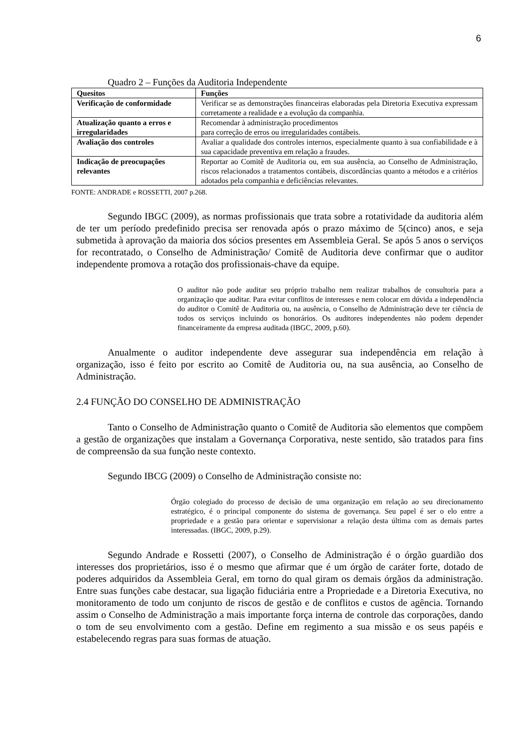6
Quadro 2 – Funções da Auditoria Independente
| Quesitos | Funções |
| --- | --- |
| Verificação de conformidade | Verificar se as demonstrações financeiras elaboradas pela Diretoria Executiva expressam corretamente a realidade e a evolução da companhia. |
| Atualização quanto a erros e irregularidades | Recomendar à administração procedimentos para correção de erros ou irregularidades contábeis. |
| Avaliação dos controles | Avaliar a qualidade dos controles internos, especialmente quanto à sua confiabilidade e à sua capacidade preventiva em relação a fraudes. |
| Indicação de preocupações relevantes | Reportar ao Comitê de Auditoria ou, em sua ausência, ao Conselho de Administração, riscos relacionados a tratamentos contábeis, discordâncias quanto a métodos e a critérios adotados pela companhia e deficiências relevantes. |
FONTE: ANDRADE e ROSSETTI, 2007 p.268.
Segundo IBGC (2009), as normas profissionais que trata sobre a rotatividade da auditoria além de ter um período predefinido precisa ser renovada após o prazo máximo de 5(cinco) anos, e seja submetida à aprovação da maioria dos sócios presentes em Assembleia Geral. Se após 5 anos o serviços for recontratado, o Conselho de Administração/ Comitê de Auditoria deve confirmar que o auditor independente promova a rotação dos profissionais-chave da equipe.
O auditor não pode auditar seu próprio trabalho nem realizar trabalhos de consultoria para a organização que auditar. Para evitar conflitos de interesses e nem colocar em dúvida a independência do auditor o Comitê de Auditoria ou, na ausência, o Conselho de Administração deve ter ciência de todos os serviços incluindo os honorários. Os auditores independentes não podem depender financeiramente da empresa auditada (IBGC, 2009, p.60).
Anualmente o auditor independente deve assegurar sua independência em relação à organização, isso é feito por escrito ao Comitê de Auditoria ou, na sua ausência, ao Conselho de Administração.
2.4 FUNÇÃO DO CONSELHO DE ADMINISTRAÇÃO
Tanto o Conselho de Administração quanto o Comitê de Auditoria são elementos que compõem a gestão de organizações que instalam a Governança Corporativa, neste sentido, são tratados para fins de compreensão da sua função neste contexto.
Segundo IBCG (2009) o Conselho de Administração consiste no:
Órgão colegiado do processo de decisão de uma organização em relação ao seu direcionamento estratégico, é o principal componente do sistema de governança. Seu papel é ser o elo entre a propriedade e a gestão para orientar e supervisionar a relação desta última com as demais partes interessadas. (IBGC, 2009, p.29).
Segundo Andrade e Rossetti (2007), o Conselho de Administração é o órgão guardião dos interesses dos proprietários, isso é o mesmo que afirmar que é um órgão de caráter forte, dotado de poderes adquiridos da Assembleia Geral, em torno do qual giram os demais órgãos da administração. Entre suas funções cabe destacar, sua ligação fiduciária entre a Propriedade e a Diretoria Executiva, no monitoramento de todo um conjunto de riscos de gestão e de conflitos e custos de agência. Tornando assim o Conselho de Administração a mais importante força interna de controle das corporações, dando o tom de seu envolvimento com a gestão. Define em regimento a sua missão e os seus papéis e estabelecendo regras para suas formas de atuação.